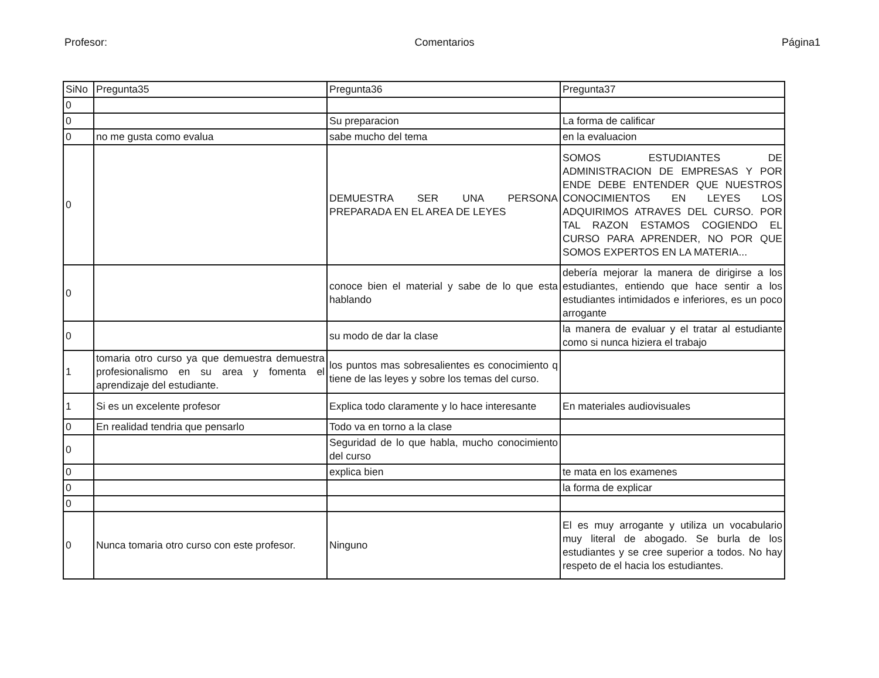Profesor: Comentarios Página1
| SiNo | Pregunta35 | Pregunta36 | Pregunta37 |
| 0 | | | |
| 0 | | Su preparacion | La forma de calificar |
| 0 | no me gusta como evalua | sabe mucho del tema | en la evaluacion |
| 0 | | DEMUESTRA SER UNA PERSONA PREPARADA EN EL AREA DE LEYES | SOMOS ESTUDIANTES DE ADMINISTRACION DE EMPRESAS Y POR ENDE DEBE ENTENDER QUE NUESTROS CONOCIMIENTOS EN LEYES LOS ADQUIRIMOS ATRAVES DEL CURSO. POR TAL RAZON ESTAMOS COGIENDO EL CURSO PARA APRENDER, NO POR QUE SOMOS EXPERTOS EN LA MATERIA... |
| 0 | | conoce bien el material y sabe de lo que esta hablando | debería mejorar la manera de dirigirse a los estudiantes, entiendo que hace sentir a los estudiantes intimidados e inferiores, es un poco arrogante |
| 0 | | su modo de dar la clase | la manera de evaluar y el tratar al estudiante como si nunca hiziera el trabajo |
| 1 | tomaria otro curso ya que demuestra demuestra profesionalismo en su area y fomenta el aprendizaje del estudiante. | los puntos mas sobresalientes es conocimiento q tiene de las leyes y sobre los temas del curso. | |
| 1 | Si es un excelente profesor | Explica todo claramente y lo hace interesante | En materiales audiovisuales |
| 0 | En realidad tendria que pensarlo | Todo va en torno a la clase | |
| 0 | | Seguridad de lo que habla, mucho conocimiento del curso | |
| 0 | | explica bien | te mata en los examenes |
| 0 | | | la forma de explicar |
| 0 | | | |
| 0 | Nunca tomaria otro curso con este profesor. | Ninguno | El es muy arrogante y utiliza un vocabulario muy literal de abogado. Se burla de los estudiantes y se cree superior a todos. No hay respeto de el hacia los estudiantes. |